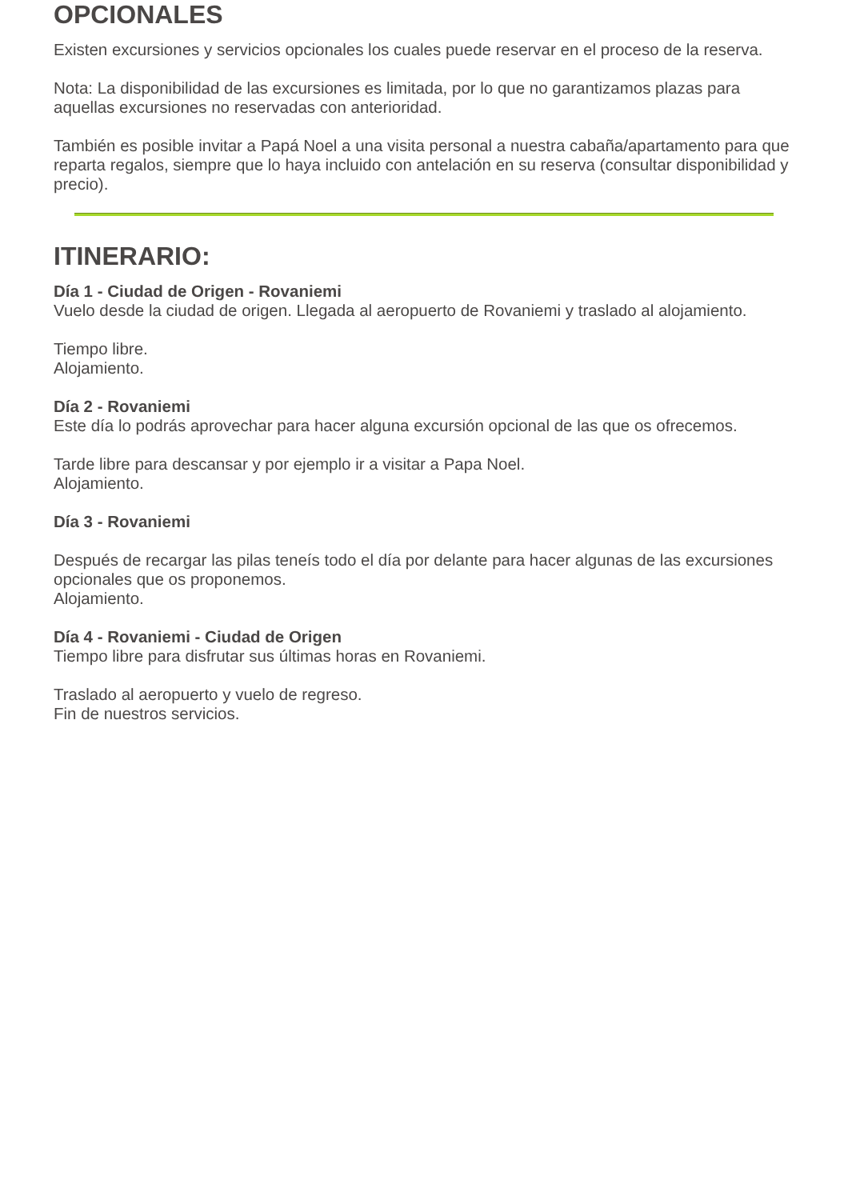OPCIONALES
Existen excursiones y servicios opcionales los cuales puede reservar en el proceso de la reserva.
Nota: La disponibilidad de las excursiones es limitada, por lo que no garantizamos plazas para aquellas excursiones no reservadas con anterioridad.
También es posible invitar a Papá Noel a una visita personal a nuestra cabaña/apartamento para que reparta regalos, siempre que lo haya incluido con antelación en su reserva (consultar disponibilidad y precio).
ITINERARIO:
Día 1 - Ciudad de Origen - Rovaniemi
Vuelo desde la ciudad de origen. Llegada al aeropuerto de Rovaniemi y traslado al alojamiento.
Tiempo libre.
Alojamiento.
Día 2 - Rovaniemi
Este día lo podrás aprovechar para hacer alguna excursión opcional de las que os ofrecemos.
Tarde libre para descansar y por ejemplo ir a visitar a Papa Noel.
Alojamiento.
Día 3 - Rovaniemi
Después de recargar las pilas teneís todo el día por delante para hacer algunas de las excursiones opcionales que os proponemos.
Alojamiento.
Día 4 - Rovaniemi - Ciudad de Origen
Tiempo libre para disfrutar sus últimas horas en Rovaniemi.
Traslado al aeropuerto y vuelo de regreso.
Fin de nuestros servicios.